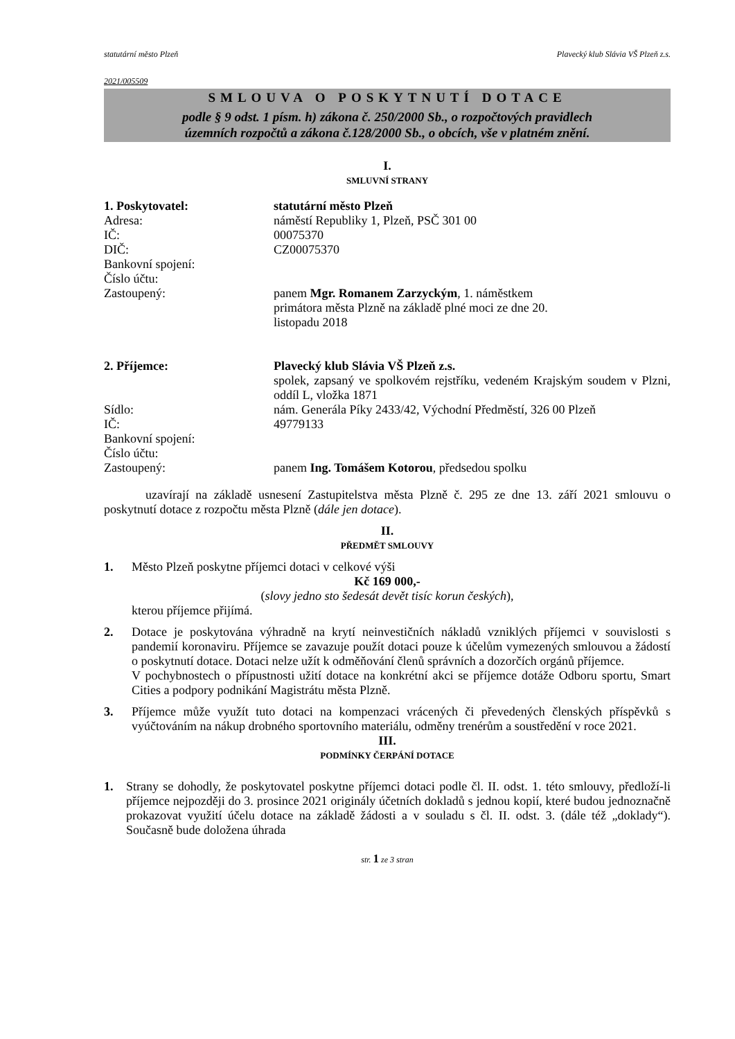statutární město Plzeň Plavecký klub Slávia VŠ Plzeň z.s.
2021/005509
SMLOUVA O POSKYTNUTÍ DOTACE
podle § 9 odst. 1 písm. h) zákona č. 250/2000 Sb., o rozpočtových pravidlech
územních rozpočtů a zákona č.128/2000 Sb., o obcích, vše v platném znění.
I.
SMLUVNÍ STRANY
1. Poskytovatel: statutární město Plzeň
Adresa: náměstí Republiky 1, Plzeň, PSČ 301 00
IČ: 00075370
DIČ: CZ00075370
Bankovní spojení:
Číslo účtu:
Zastoupený: panem Mgr. Romanem Zarzyckým, 1. náměstkem
primátora města Plzně na základě plné moci ze dne 20.
listopadu 2018
2. Příjemce: Plavecký klub Slávia VŠ Plzeň z.s.
spolek, zapsaný ve spolkovém rejstříku, vedeném Krajským soudem v Plzni, oddíl L, vložka 1871
Sídlo: nám. Generála Píky 2433/42, Východní Předměstí, 326 00 Plzeň
IČ: 49779133
Bankovní spojení:
Číslo účtu:
Zastoupený: panem Ing. Tomášem Kotorou, předsedou spolku
uzavírají na základě usnesení Zastupitelstva města Plzně č. 295 ze dne 13. září 2021 smlouvu o poskytnutí dotace z rozpočtu města Plzně (dále jen dotace).
II.
PŘEDMĚT SMLOUVY
1. Město Plzeň poskytne příjemci dotaci v celkové výši
Kč 169 000,-
(slovy jedno sto šedesát devět tisíc korun českých),
kterou příjemce přijímá.
2. Dotace je poskytována výhradně na krytí neinvestičních nákladů vzniklých příjemci v souvislosti s pandemií koronaviru. Příjemce se zavazuje použít dotaci pouze k účelům vymezených smlouvou a žádostí o poskytnutí dotace. Dotaci nelze užít k odměňování členů správních a dozorčích orgánů příjemce.
V pochybnostech o přípustnosti užití dotace na konkrétní akci se příjemce dotáže Odboru sportu, Smart Cities a podpory podnikání Magistrátu města Plzně.
3. Příjemce může využít tuto dotaci na kompenzaci vrácených či převedených členských příspěvků s vyúčtováním na nákup drobného sportovního materiálu, odměny trenérům a soustředění v roce 2021.
III.
PODMÍNKY ČERPÁNÍ DOTACE
1. Strany se dohodly, že poskytovatel poskytne příjemci dotaci podle čl. II. odst. 1. této smlouvy, předloží-li příjemce nejpozději do 3. prosince 2021 originály účetních dokladů s jednou kopií, které budou jednoznačně prokazovat využití účelu dotace na základě žádosti a v souladu s čl. II. odst. 3. (dále též „doklady“). Současně bude doložena úhrada
str. 1 ze 3 stran